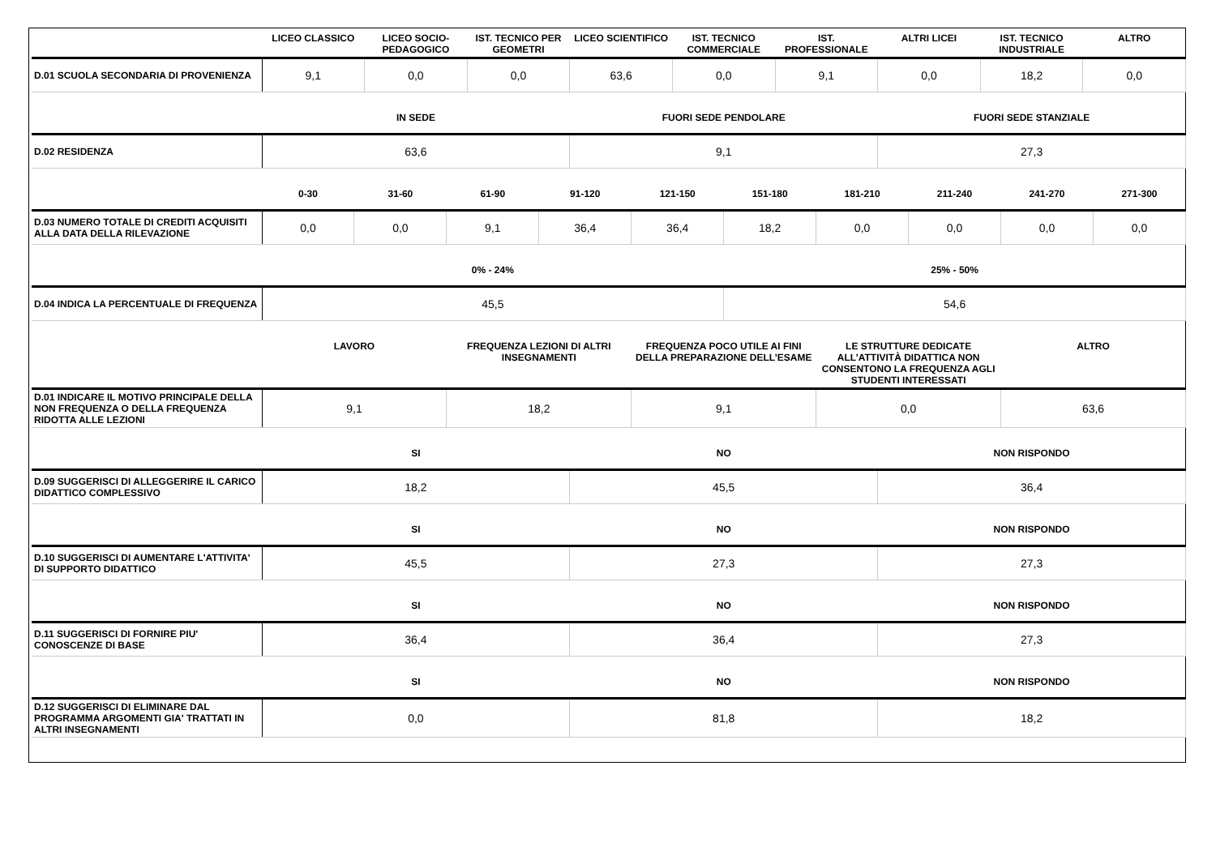| | LICEO CLASSICO | LICEO SOCIO-PEDAGOGICO | IST. TECNICO PER GEOMETRI | LICEO SCIENTIFICO | IST. TECNICO COMMERCIALE | IST. PROFESSIONALE | ALTRI LICEI | IST. TECNICO INDUSTRIALE | ALTRO |
| --- | --- | --- | --- | --- | --- | --- | --- | --- | --- |
| D.01 SCUOLA SECONDARIA DI PROVENIENZA | 9,1 | 0,0 | 0,0 | 63,6 | 0,0 | 9,1 | 0,0 | 18,2 | 0,0 |
| | IN SEDE | FUORI SEDE PENDOLARE | FUORI SEDE STANZIALE |
| --- | --- | --- | --- |
| D.02 RESIDENZA | 63,6 | 9,1 | 27,3 |
| | 0-30 | 31-60 | 61-90 | 91-120 | 121-150 | 151-180 | 181-210 | 211-240 | 241-270 | 271-300 |
| --- | --- | --- | --- | --- | --- | --- | --- | --- | --- | --- |
| D.03 NUMERO TOTALE DI CREDITI ACQUISITI ALLA DATA DELLA RILEVAZIONE | 0,0 | 0,0 | 9,1 | 36,4 | 36,4 | 18,2 | 0,0 | 0,0 | 0,0 | 0,0 |
| | 0% - 24% | 25% - 50% |
| --- | --- | --- |
| D.04 INDICA LA PERCENTUALE DI FREQUENZA | 45,5 | 54,6 |
| | LAVORO | FREQUENZA LEZIONI DI ALTRI INSEGNAMENTI | FREQUENZA POCO UTILE AI FINI DELLA PREPARAZIONE DELL’ESAME | LE STRUTTURE DEDICATE ALL’ATTIVITÀ DIDATTICA NON CONSENTONO LA FREQUENZA AGLI STUDENTI INTERESSATI | ALTRO |
| --- | --- | --- | --- | --- | --- |
| D.01 INDICARE IL MOTIVO PRINCIPALE DELLA NON FREQUENZA O DELLA FREQUENZA RIDOTTA ALLE LEZIONI | 9,1 | 18,2 | 9,1 | 0,0 | 63,6 |
| | SI | NO | NON RISPONDO |
| --- | --- | --- | --- |
| D.09 SUGGERISCI DI ALLEGGERIRE IL CARICO DIDATTICO COMPLESSIVO | 18,2 | 45,5 | 36,4 |
| | SI | NO | NON RISPONDO |
| --- | --- | --- | --- |
| D.10 SUGGERISCI DI AUMENTARE L'ATTIVITA' DI SUPPORTO DIDATTICO | 45,5 | 27,3 | 27,3 |
| | SI | NO | NON RISPONDO |
| --- | --- | --- | --- |
| D.11 SUGGERISCI DI FORNIRE PIU' CONOSCENZE DI BASE | 36,4 | 36,4 | 27,3 |
| | SI | NO | NON RISPONDO |
| --- | --- | --- | --- |
| D.12 SUGGERISCI DI ELIMINARE DAL PROGRAMMA ARGOMENTI GIA' TRATTATI IN ALTRI INSEGNAMENTI | 0,0 | 81,8 | 18,2 |